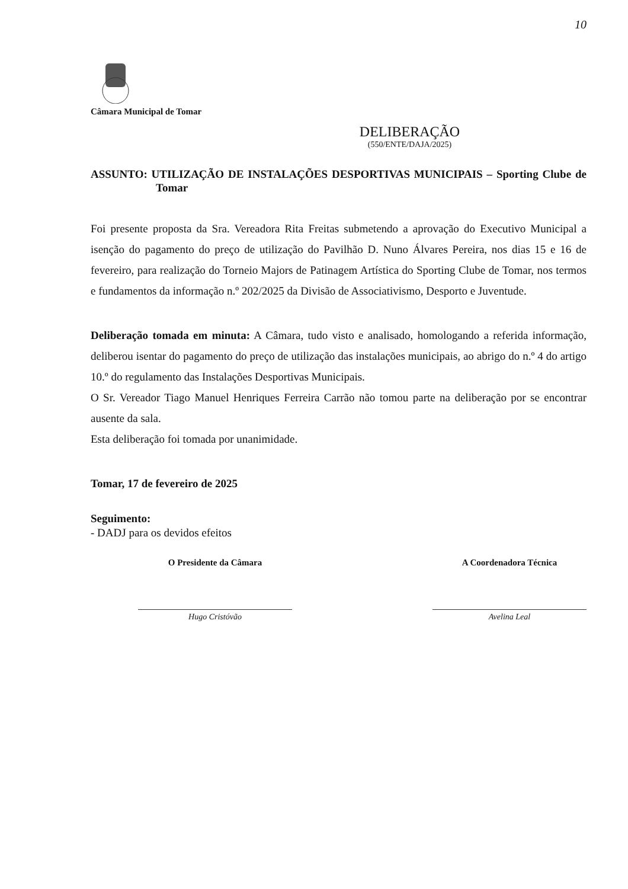10
Câmara Municipal de Tomar
DELIBERAÇÃO
(550/ENTE/DAJA/2025)
ASSUNTO: UTILIZAÇÃO DE INSTALAÇÕES DESPORTIVAS MUNICIPAIS – Sporting Clube de Tomar
Foi presente proposta da Sra. Vereadora Rita Freitas submetendo a aprovação do Executivo Municipal a isenção do pagamento do preço de utilização do Pavilhão D. Nuno Álvares Pereira, nos dias 15 e 16 de fevereiro, para realização do Torneio Majors de Patinagem Artística do Sporting Clube de Tomar, nos termos e fundamentos da informação n.º 202/2025 da Divisão de Associativismo, Desporto e Juventude.
Deliberação tomada em minuta: A Câmara, tudo visto e analisado, homologando a referida informação, deliberou isentar do pagamento do preço de utilização das instalações municipais, ao abrigo do n.º 4 do artigo 10.º do regulamento das Instalações Desportivas Municipais.
O Sr. Vereador Tiago Manuel Henriques Ferreira Carrão não tomou parte na deliberação por se encontrar ausente da sala.
Esta deliberação foi tomada por unanimidade.
Tomar, 17 de fevereiro de 2025
Seguimento:
- DADJ para os devidos efeitos
O Presidente da Câmara
Hugo Cristóvão
A Coordenadora Técnica
Avelina Leal